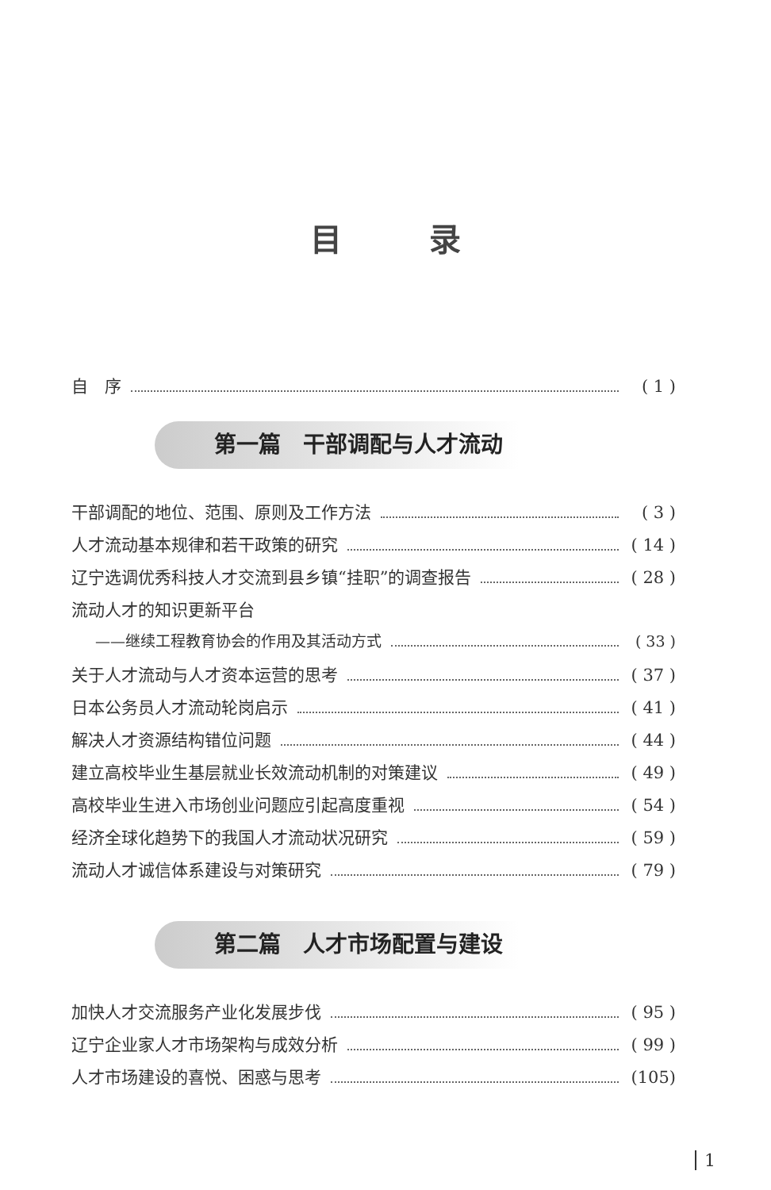目录
自　序 ( 1 )
第一篇　干部调配与人才流动
干部调配的地位、范围、原则及工作方法 ( 3 )
人才流动基本规律和若干政策的研究 ( 14 )
辽宁选调优秀科技人才交流到县乡镇“挂职”的调查报告 ( 28 )
流动人才的知识更新平台
——继续工程教育协会的作用及其活动方式 ( 33 )
关于人才流动与人才资本运营的思考 ( 37 )
日本公务员人才流动轮岗启示 ( 41 )
解决人才资源结构错位问题 ( 44 )
建立高校毕业生基层就业长效流动机制的对策建议 ( 49 )
高校毕业生进入市场创业问题应引起高度重视 ( 54 )
经济全球化趋势下的我国人才流动状况研究 ( 59 )
流动人才诚信体系建设与对策研究 ( 79 )
第二篇　人才市场配置与建设
加快人才交流服务产业化发展步伐 ( 95 )
辽宁企业家人才市场架构与成效分析 ( 99 )
人才市场建设的喜悦、困惑与思考 (105)
1